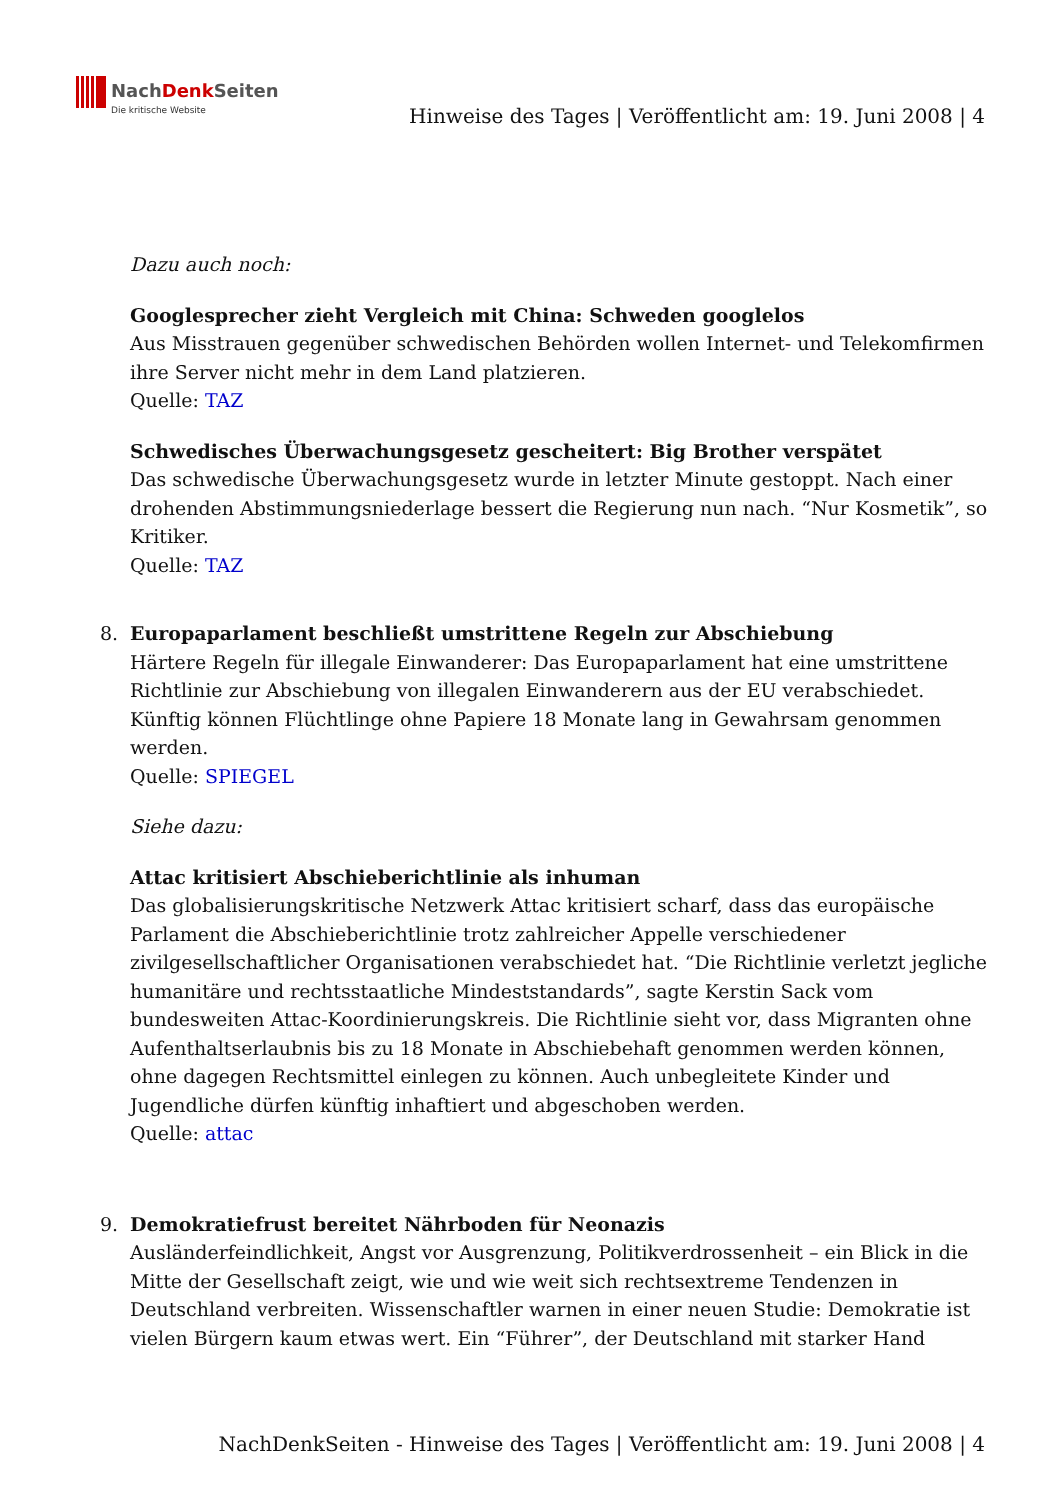NachDenk Seiten
Die kritische Website
Hinweise des Tages | Veröffentlicht am: 19. Juni 2008 | 4
Dazu auch noch:
Googlesprecher zieht Vergleich mit China: Schweden googlelos
Aus Misstrauen gegenüber schwedischen Behörden wollen Internet- und Telekomfirmen ihre Server nicht mehr in dem Land platzieren.
Quelle: TAZ
Schwedisches Überwachungsgesetz gescheitert: Big Brother verspätet
Das schwedische Überwachungsgesetz wurde in letzter Minute gestoppt. Nach einer drohenden Abstimmungsniederlage bessert die Regierung nun nach. “Nur Kosmetik”, so Kritiker.
Quelle: TAZ
8. Europaparlament beschließt umstrittene Regeln zur Abschiebung
Härtere Regeln für illegale Einwanderer: Das Europaparlament hat eine umstrittene Richtlinie zur Abschiebung von illegalen Einwanderern aus der EU verabschiedet. Künftig können Flüchtlinge ohne Papiere 18 Monate lang in Gewahrsam genommen werden.
Quelle: SPIEGEL
Siehe dazu:
Attac kritisiert Abschieberichtlinie als inhuman
Das globalisierungskritische Netzwerk Attac kritisiert scharf, dass das europäische Parlament die Abschieberichtlinie trotz zahlreicher Appelle verschiedener zivilgesellschaftlicher Organisationen verabschiedet hat. “Die Richtlinie verletzt jegliche humanitäre und rechtsstaatliche Mindeststandards”, sagte Kerstin Sack vom bundesweiten Attac-Koordinierungskreis. Die Richtlinie sieht vor, dass Migranten ohne Aufenthaltserlaubnis bis zu 18 Monate in Abschiebehaft genommen werden können, ohne dagegen Rechtsmittel einlegen zu können. Auch unbegleitete Kinder und Jugendliche dürfen künftig inhaftiert und abgeschoben werden.
Quelle: attac
9. Demokratiefrust bereitet Nährboden für Neonazis
Ausländerfeindlichkeit, Angst vor Ausgrenzung, Politikverdrossenheit – ein Blick in die Mitte der Gesellschaft zeigt, wie und wie weit sich rechtsextreme Tendenzen in Deutschland verbreiten. Wissenschaftler warnen in einer neuen Studie: Demokratie ist vielen Bürgern kaum etwas wert. Ein “Führer”, der Deutschland mit starker Hand
NachDenkSeiten - Hinweise des Tages | Veröffentlicht am: 19. Juni 2008 | 4